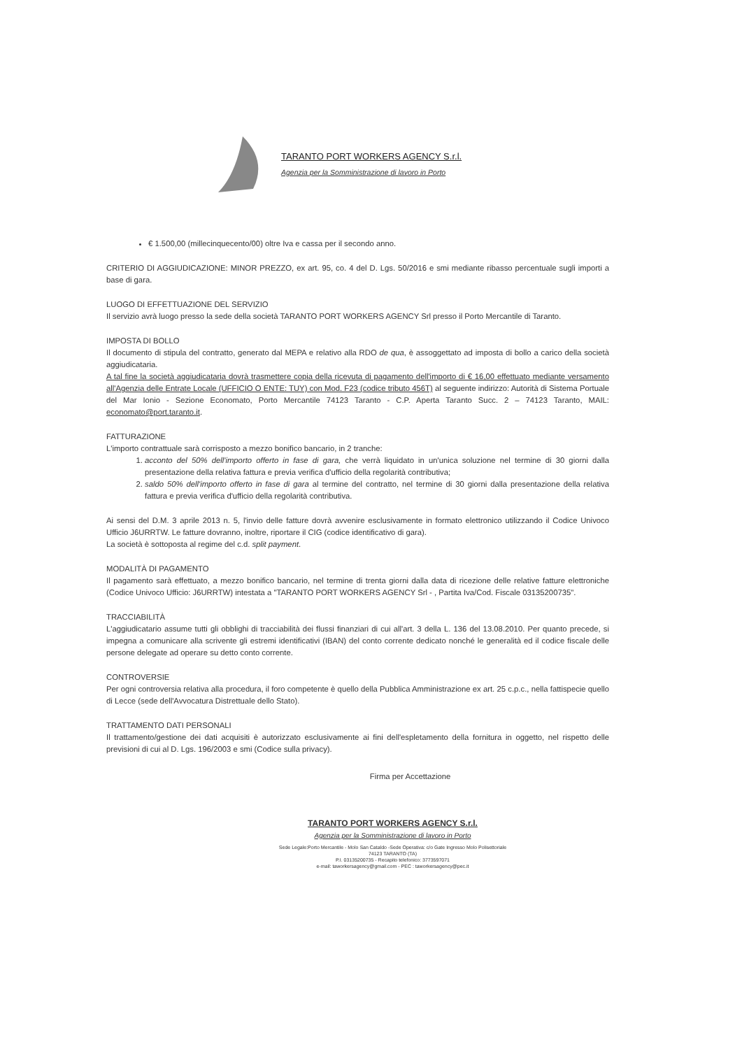TARANTO PORT WORKERS AGENCY S.r.l.
Agenzia per la Somministrazione di lavoro in Porto
€ 1.500,00 (millecinquecento/00) oltre Iva e cassa per il secondo anno.
CRITERIO DI AGGIUDICAZIONE: MINOR PREZZO, ex art. 95, co. 4 del D. Lgs. 50/2016 e smi mediante ribasso percentuale sugli importi a base di gara.
LUOGO DI EFFETTUAZIONE DEL SERVIZIO
Il servizio avrà luogo presso la sede della società TARANTO PORT WORKERS AGENCY Srl presso il Porto Mercantile di Taranto.
IMPOSTA DI BOLLO
Il documento di stipula del contratto, generato dal MEPA e relativo alla RDO de qua, è assoggettato ad imposta di bollo a carico della società aggiudicataria.
A tal fine la società aggiudicataria dovrà trasmettere copia della ricevuta di pagamento dell'importo di € 16,00 effettuato mediante versamento all'Agenzia delle Entrate Locale (UFFICIO O ENTE: TUY) con Mod. F23 (codice tributo 456T) al seguente indirizzo: Autorità di Sistema Portuale del Mar Ionio - Sezione Economato, Porto Mercantile 74123 Taranto - C.P. Aperta Taranto Succ. 2 – 74123 Taranto, MAIL: economato@port.taranto.it.
FATTURAZIONE
L'importo contrattuale sarà corrisposto a mezzo bonifico bancario, in 2 tranche:
1. acconto del 50% dell'importo offerto in fase di gara, che verrà liquidato in un'unica soluzione nel termine di 30 giorni dalla presentazione della relativa fattura e previa verifica d'ufficio della regolarità contributiva;
2. saldo 50% dell'importo offerto in fase di gara al termine del contratto, nel termine di 30 giorni dalla presentazione della relativa fattura e previa verifica d'ufficio della regolarità contributiva.
Ai sensi del D.M. 3 aprile 2013 n. 5, l'invio delle fatture dovrà avvenire esclusivamente in formato elettronico utilizzando il Codice Univoco Ufficio J6URRTW. Le fatture dovranno, inoltre, riportare il CIG (codice identificativo di gara).
La società è sottoposta al regime del c.d. split payment.
MODALITÀ DI PAGAMENTO
Il pagamento sarà effettuato, a mezzo bonifico bancario, nel termine di trenta giorni dalla data di ricezione delle relative fatture elettroniche (Codice Univoco Ufficio: J6URRTW) intestata a "TARANTO PORT WORKERS AGENCY Srl - , Partita Iva/Cod. Fiscale 03135200735".
TRACCIABILITÀ
L'aggiudicatario assume tutti gli obblighi di tracciabilità dei flussi finanziari di cui all'art. 3 della L. 136 del 13.08.2010. Per quanto precede, si impegna a comunicare alla scrivente gli estremi identificativi (IBAN) del conto corrente dedicato nonché le generalità ed il codice fiscale delle persone delegate ad operare su detto conto corrente.
CONTROVERSIE
Per ogni controversia relativa alla procedura, il foro competente è quello della Pubblica Amministrazione ex art. 25 c.p.c., nella fattispecie quello di Lecce (sede dell'Avvocatura Distrettuale dello Stato).
TRATTAMENTO DATI PERSONALI
Il trattamento/gestione dei dati acquisiti è autorizzato esclusivamente ai fini dell'espletamento della fornitura in oggetto, nel rispetto delle previsioni di cui al D. Lgs. 196/2003 e smi (Codice sulla privacy).
Firma per Accettazione
TARANTO PORT WORKERS AGENCY S.r.l.
Agenzia per la Somministrazione di lavoro in Porto
Sede Legale:Porto Mercantile - Molo San Cataldo -Sede Operativa: c/o Gate Ingresso Molo Polisettoriale
74123 TARANTO (TA)
P.I. 03135200735 - Recapito telefonico: 3773597071
e-mail: taworkersagency@gmail.com - PEC : taworkersagency@pec.it